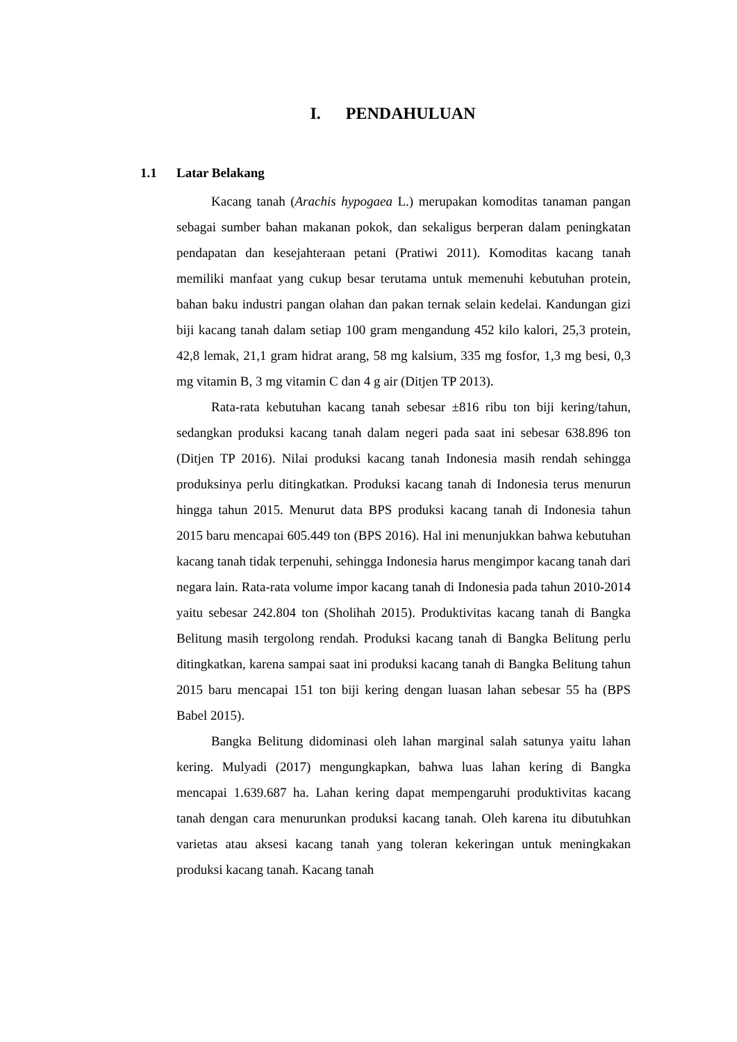I. PENDAHULUAN
1.1 Latar Belakang
Kacang tanah (Arachis hypogaea L.) merupakan komoditas tanaman pangan sebagai sumber bahan makanan pokok, dan sekaligus berperan dalam peningkatan pendapatan dan kesejahteraan petani (Pratiwi 2011). Komoditas kacang tanah memiliki manfaat yang cukup besar terutama untuk memenuhi kebutuhan protein, bahan baku industri pangan olahan dan pakan ternak selain kedelai. Kandungan gizi biji kacang tanah dalam setiap 100 gram mengandung 452 kilo kalori, 25,3 protein, 42,8 lemak, 21,1 gram hidrat arang, 58 mg kalsium, 335 mg fosfor, 1,3 mg besi, 0,3 mg vitamin B, 3 mg vitamin C dan 4 g air (Ditjen TP 2013).
Rata-rata kebutuhan kacang tanah sebesar ±816 ribu ton biji kering/tahun, sedangkan produksi kacang tanah dalam negeri pada saat ini sebesar 638.896 ton (Ditjen TP 2016). Nilai produksi kacang tanah Indonesia masih rendah sehingga produksinya perlu ditingkatkan. Produksi kacang tanah di Indonesia terus menurun hingga tahun 2015. Menurut data BPS produksi kacang tanah di Indonesia tahun 2015 baru mencapai 605.449 ton (BPS 2016). Hal ini menunjukkan bahwa kebutuhan kacang tanah tidak terpenuhi, sehingga Indonesia harus mengimpor kacang tanah dari negara lain. Rata-rata volume impor kacang tanah di Indonesia pada tahun 2010-2014 yaitu sebesar 242.804 ton (Sholihah 2015). Produktivitas kacang tanah di Bangka Belitung masih tergolong rendah. Produksi kacang tanah di Bangka Belitung perlu ditingkatkan, karena sampai saat ini produksi kacang tanah di Bangka Belitung tahun 2015 baru mencapai 151 ton biji kering dengan luasan lahan sebesar 55 ha (BPS Babel 2015).
Bangka Belitung didominasi oleh lahan marginal salah satunya yaitu lahan kering. Mulyadi (2017) mengungkapkan, bahwa luas lahan kering di Bangka mencapai 1.639.687 ha. Lahan kering dapat mempengaruhi produktivitas kacang tanah dengan cara menurunkan produksi kacang tanah. Oleh karena itu dibutuhkan varietas atau aksesi kacang tanah yang toleran kekeringan untuk meningkakan produksi kacang tanah. Kacang tanah